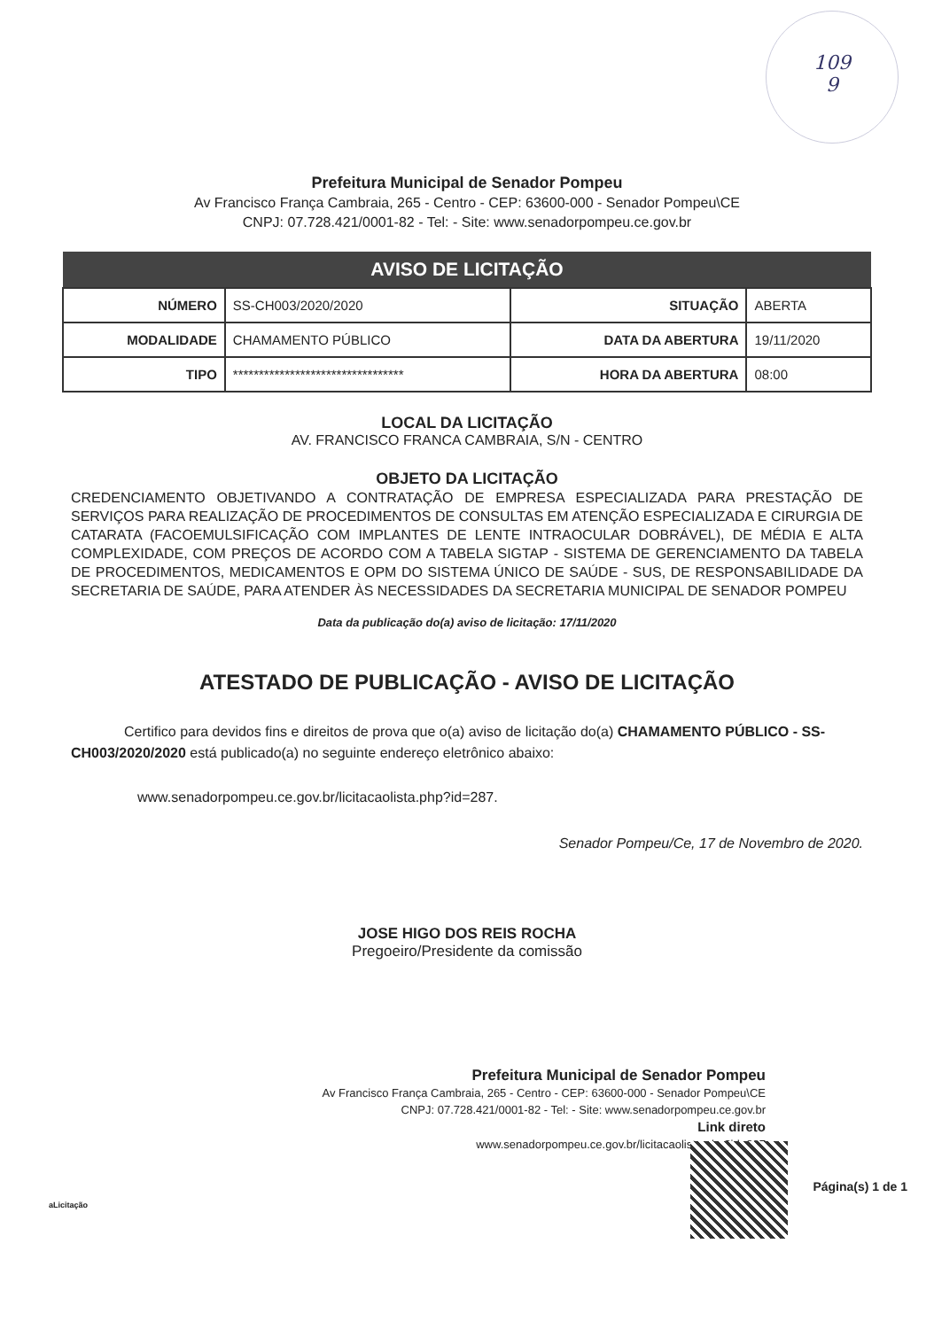109
9
Prefeitura Municipal de Senador Pompeu
Av Francisco França Cambraia, 265 - Centro - CEP: 63600-000 - Senador Pompeu\CE
CNPJ: 07.728.421/0001-82 - Tel: - Site: www.senadorpompeu.ce.gov.br
| AVISO DE LICITAÇÃO | | | |
| --- | --- | --- | --- |
| NÚMERO | SS-CH003/2020/2020 | SITUAÇÃO | ABERTA |
| MODALIDADE | CHAMAMENTO PÚBLICO | DATA DA ABERTURA | 19/11/2020 |
| TIPO | ********************************* | HORA DA ABERTURA | 08:00 |
LOCAL DA LICITAÇÃO
AV. FRANCISCO FRANCA CAMBRAIA, S/N - CENTRO
OBJETO DA LICITAÇÃO
CREDENCIAMENTO OBJETIVANDO A CONTRATAÇÃO DE EMPRESA ESPECIALIZADA PARA PRESTAÇÃO DE SERVIÇOS PARA REALIZAÇÃO DE PROCEDIMENTOS DE CONSULTAS EM ATENÇÃO ESPECIALIZADA E CIRURGIA DE CATARATA (FACOEMULSIFICAÇÃO COM IMPLANTES DE LENTE INTRAOCULAR DOBRÁVEL), DE MÉDIA E ALTA COMPLEXIDADE, COM PREÇOS DE ACORDO COM A TABELA SIGTAP - SISTEMA DE GERENCIAMENTO DA TABELA DE PROCEDIMENTOS, MEDICAMENTOS E OPM DO SISTEMA ÚNICO DE SAÚDE - SUS, DE RESPONSABILIDADE DA SECRETARIA DE SAÚDE, PARA ATENDER ÀS NECESSIDADES DA SECRETARIA MUNICIPAL DE SENADOR POMPEU
Data da publicação do(a) aviso de licitação: 17/11/2020
ATESTADO DE PUBLICAÇÃO - AVISO DE LICITAÇÃO
Certifico para devidos fins e direitos de prova que o(a) aviso de licitação do(a) CHAMAMENTO PÚBLICO - SS-CH003/2020/2020 está publicado(a) no seguinte endereço eletrônico abaixo:
www.senadorpompeu.ce.gov.br/licitacaolista.php?id=287.
Senador Pompeu/Ce, 17 de Novembro de 2020.
JOSE HIGO DOS REIS ROCHA
Pregoeiro/Presidente da comissão
Prefeitura Municipal de Senador Pompeu
Av Francisco França Cambraia, 265 - Centro - CEP: 63600-000 - Senador Pompeu\CE
CNPJ: 07.728.421/0001-82 - Tel: - Site: www.senadorpompeu.ce.gov.br
Link direto
www.senadorpompeu.ce.gov.br/licitacaolista.php?id=287
Página(s) 1 de 1
aLicitação